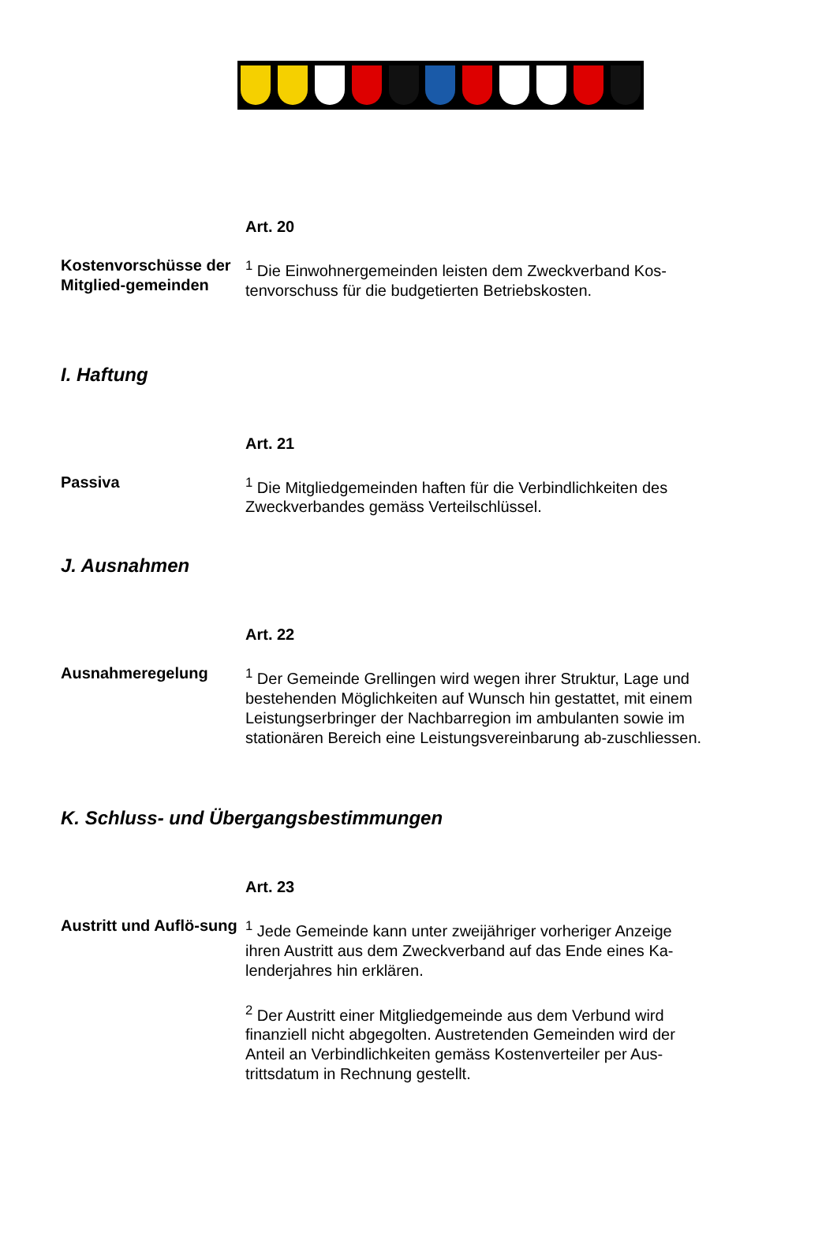Art. 20
Kostenvorschüsse der Mitglied-gemeinden
<sup>1</sup> Die Einwohnergemeinden leisten dem Zweckverband Kos-tenvorschuss für die budgetierten Betriebskosten.
I. Haftung
Art. 21
Passiva <sup>1</sup> Die Mitgliedgemeinden haften für die Verbindlichkeiten des Zweckverbandes gemäss Verteilschlüssel.
J. Ausnahmen
Art. 22
Ausnahmeregelung <sup>1</sup> Der Gemeinde Grellingen wird wegen ihrer Struktur, Lage und bestehenden Möglichkeiten auf Wunsch hin gestattet, mit einem Leistungserbringer der Nachbarregion im ambulanten sowie im stationären Bereich eine Leistungsvereinbarung ab-zuschliessen.
K. Schluss- und Übergangsbestimmungen
Art. 23
Austritt und Auflö-sung
<sup>1</sup> Jede Gemeinde kann unter zweijähriger vorheriger Anzeige ihren Austritt aus dem Zweckverband auf das Ende eines Ka-lenderjahres hin erklären.
<sup>2</sup> Der Austritt einer Mitgliedgemeinde aus dem Verbund wird finanziell nicht abgegolten. Austretenden Gemeinden wird der Anteil an Verbindlichkeiten gemäss Kostenverteiler per Aus-trittsdatum in Rechnung gestellt.